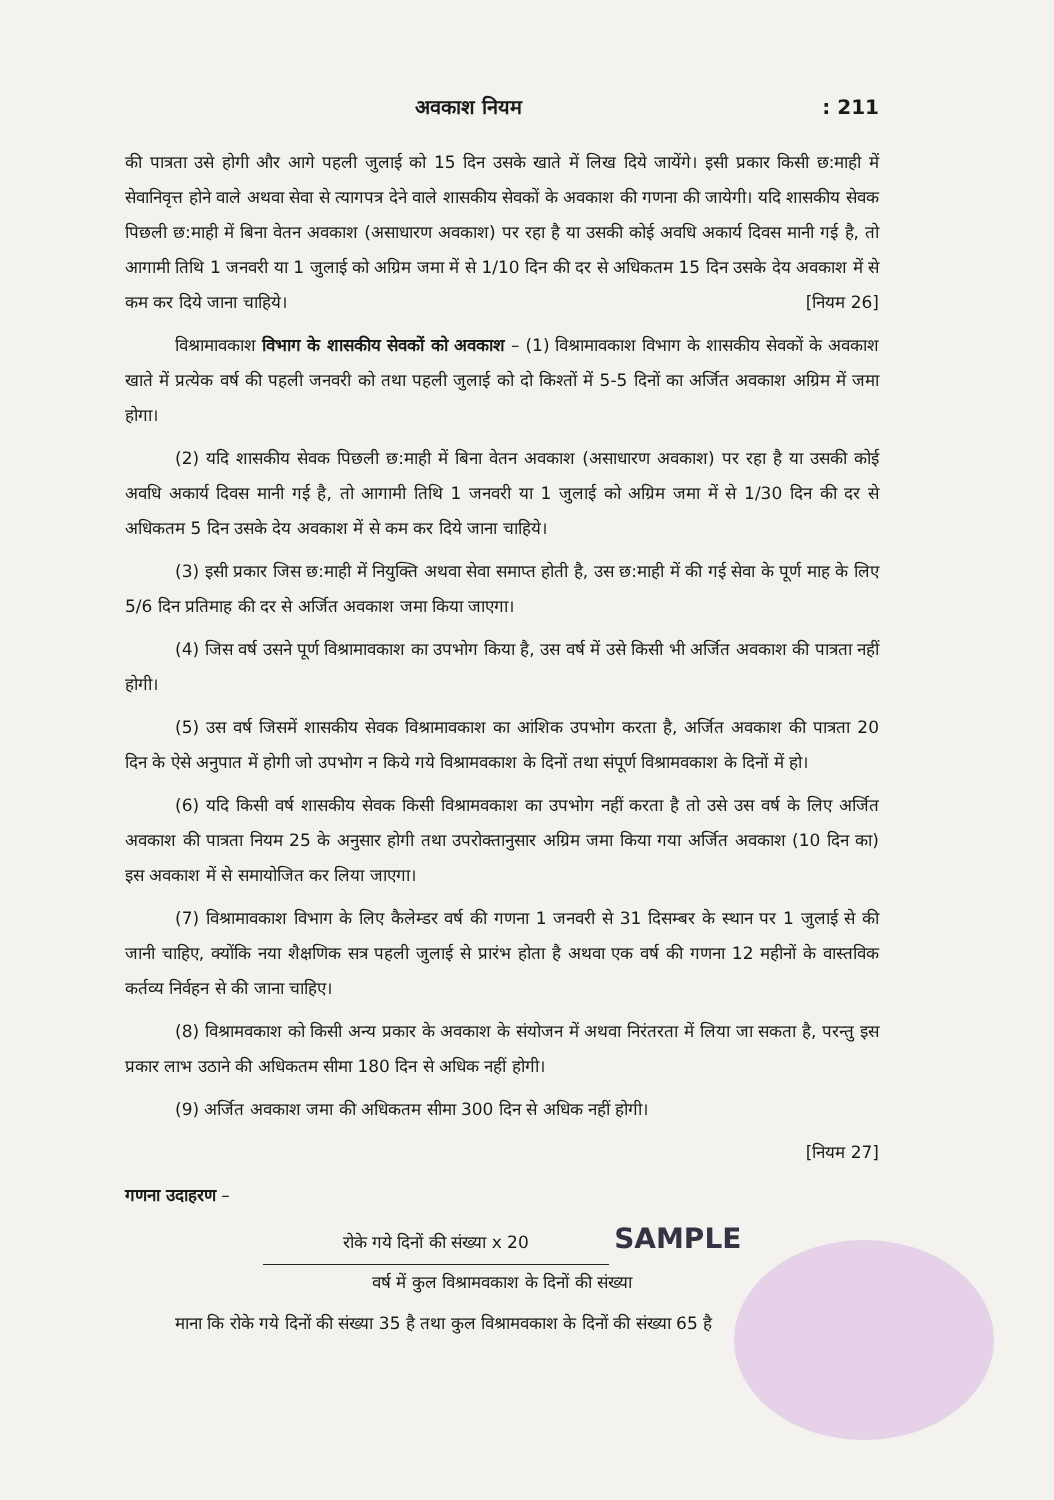अवकाश नियम: 211
की पात्रता उसे होगी और आगे पहली जुलाई को 15 दिन उसके खाते में लिख दिये जायेंगे। इसी प्रकार किसी छ:माही में सेवानिवृत्त होने वाले अथवा सेवा से त्यागपत्र देने वाले शासकीय सेवकों के अवकाश की गणना की जायेगी। यदि शासकीय सेवक पिछली छ:माही में बिना वेतन अवकाश (असाधारण अवकाश) पर रहा है या उसकी कोई अवधि अकार्य दिवस मानी गई है, तो आगामी तिथि 1 जनवरी या 1 जुलाई को अग्रिम जमा में से 1/10 दिन की दर से अधिकतम 15 दिन उसके देय अवकाश में से कम कर दिये जाना चाहिये। [नियम 26]
विश्रामावकाश विभाग के शासकीय सेवकों को अवकाश – (1) विश्रामावकाश विभाग के शासकीय सेवकों के अवकाश खाते में प्रत्येक वर्ष की पहली जनवरी को तथा पहली जुलाई को दो किश्तों में 5-5 दिनों का अर्जित अवकाश अग्रिम में जमा होगा।
(2) यदि शासकीय सेवक पिछली छ:माही में बिना वेतन अवकाश (असाधारण अवकाश) पर रहा है या उसकी कोई अवधि अकार्य दिवस मानी गई है, तो आगामी तिथि 1 जनवरी या 1 जुलाई को अग्रिम जमा में से 1/30 दिन की दर से अधिकतम 5 दिन उसके देय अवकाश में से कम कर दिये जाना चाहिये।
(3) इसी प्रकार जिस छ:माही में नियुक्ति अथवा सेवा समाप्त होती है, उस छ:माही में की गई सेवा के पूर्ण माह के लिए 5/6 दिन प्रतिमाह की दर से अर्जित अवकाश जमा किया जाएगा।
(4) जिस वर्ष उसने पूर्ण विश्रामावकाश का उपभोग किया है, उस वर्ष में उसे किसी भी अर्जित अवकाश की पात्रता नहीं होगी।
(5) उस वर्ष जिसमें शासकीय सेवक विश्रामावकाश का आंशिक उपभोग करता है, अर्जित अवकाश की पात्रता 20 दिन के ऐसे अनुपात में होगी जो उपभोग न किये गये विश्रामवकाश के दिनों तथा संपूर्ण विश्रामवकाश के दिनों में हो।
(6) यदि किसी वर्ष शासकीय सेवक किसी विश्रामवकाश का उपभोग नहीं करता है तो उसे उस वर्ष के लिए अर्जित अवकाश की पात्रता नियम 25 के अनुसार होगी तथा उपरोक्तानुसार अग्रिम जमा किया गया अर्जित अवकाश (10 दिन का) इस अवकाश में से समायोजित कर लिया जाएगा।
(7) विश्रामावकाश विभाग के लिए कैलेम्डर वर्ष की गणना 1 जनवरी से 31 दिसम्बर के स्थान पर 1 जुलाई से की जानी चाहिए, क्योंकि नया शैक्षणिक सत्र पहली जुलाई से प्रारंभ होता है अथवा एक वर्ष की गणना 12 महीनों के वास्तविक कर्तव्य निर्वहन से की जाना चाहिए।
(8) विश्रामवकाश को किसी अन्य प्रकार के अवकाश के संयोजन में अथवा निरंतरता में लिया जा सकता है, परन्तु इस प्रकार लाभ उठाने की अधिकतम सीमा 180 दिन से अधिक नहीं होगी।
(9) अर्जित अवकाश जमा की अधिकतम सीमा 300 दिन से अधिक नहीं होगी।
[नियम 27]
गणना उदाहरण –
रोके गये दिनों की संख्या x 20 SAMPLE
वर्ष में कुल विश्रामवकाश के दिनों की संख्या
माना कि रोके गये दिनों की संख्या 35 है तथा कुल विश्रामवकाश के दिनों की संख्या 65 है